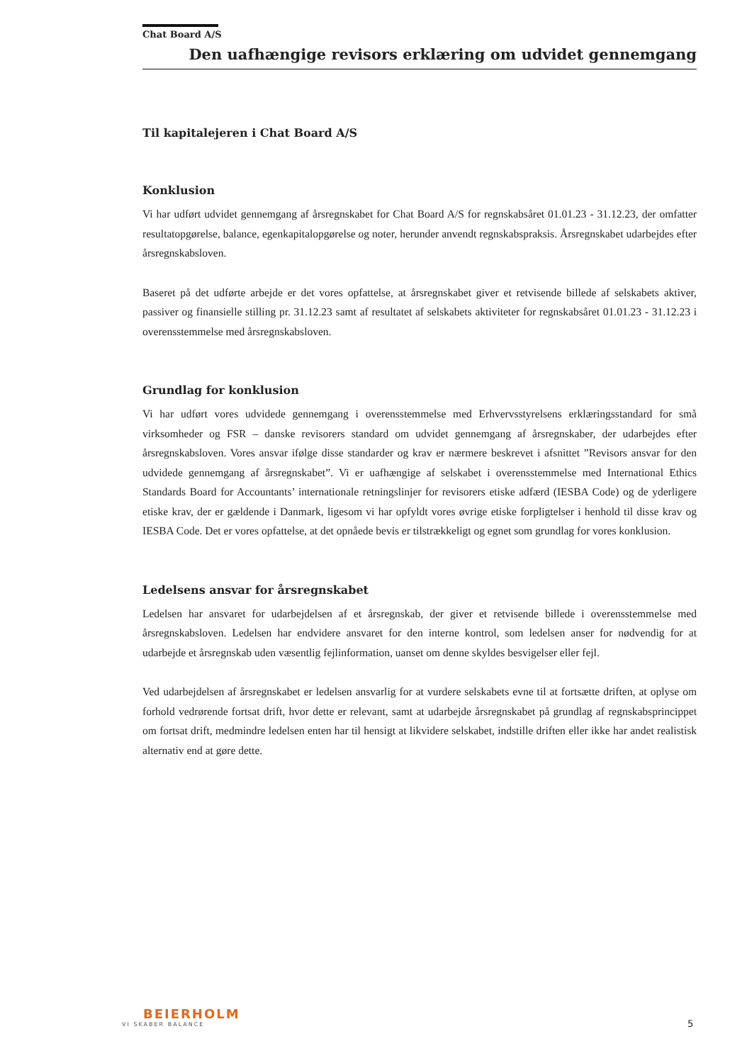Chat Board A/S
Den uafhængige revisors erklæring om udvidet gennemgang
Til kapitalejeren i Chat Board A/S
Konklusion
Vi har udført udvidet gennemgang af årsregnskabet for Chat Board A/S for regnskabsåret 01.01.23 - 31.12.23, der omfatter resultatopgørelse, balance, egenkapitalopgørelse og noter, herunder anvendt regnskabspraksis. Årsregnskabet udarbejdes efter årsregnskabsloven.
Baseret på det udførte arbejde er det vores opfattelse, at årsregnskabet giver et retvisende billede af selskabets aktiver, passiver og finansielle stilling pr. 31.12.23 samt af resultatet af selskabets aktiviteter for regnskabsåret 01.01.23 - 31.12.23 i overensstemmelse med årsregnskabsloven.
Grundlag for konklusion
Vi har udført vores udvidede gennemgang i overensstemmelse med Erhvervsstyrelsens erklæringsstandard for små virksomheder og FSR – danske revisorers standard om udvidet gennemgang af årsregnskaber, der udarbejdes efter årsregnskabsloven. Vores ansvar ifølge disse standarder og krav er nærmere beskrevet i afsnittet ”Revisors ansvar for den udvidede gennemgang af årsregnskabet”. Vi er uafhængige af selskabet i overensstemmelse med International Ethics Standards Board for Accountants’ internationale retningslinjer for revisorers etiske adfærd (IESBA Code) og de yderligere etiske krav, der er gældende i Danmark, ligesom vi har opfyldt vores øvrige etiske forpligtelser i henhold til disse krav og IESBA Code. Det er vores opfattelse, at det opnåede bevis er tilstrækkeligt og egnet som grundlag for vores konklusion.
Ledelsens ansvar for årsregnskabet
Ledelsen har ansvaret for udarbejdelsen af et årsregnskab, der giver et retvisende billede i overensstemmelse med årsregnskabsloven. Ledelsen har endvidere ansvaret for den interne kontrol, som ledelsen anser for nødvendig for at udarbejde et årsregnskab uden væsentlig fejlinformation, uanset om denne skyldes besvigelser eller fejl.
Ved udarbejdelsen af årsregnskabet er ledelsen ansvarlig for at vurdere selskabets evne til at fortsætte driften, at oplyse om forhold vedrørende fortsat drift, hvor dette er relevant, samt at udarbejde årsregnskabet på grundlag af regnskabsprincippet om fortsat drift, medmindre ledelsen enten har til hensigt at likvidere selskabet, indstille driften eller ikke har andet realistisk alternativ end at gøre dette.
BEIERHOLM
VI SKABER BALANCE
5